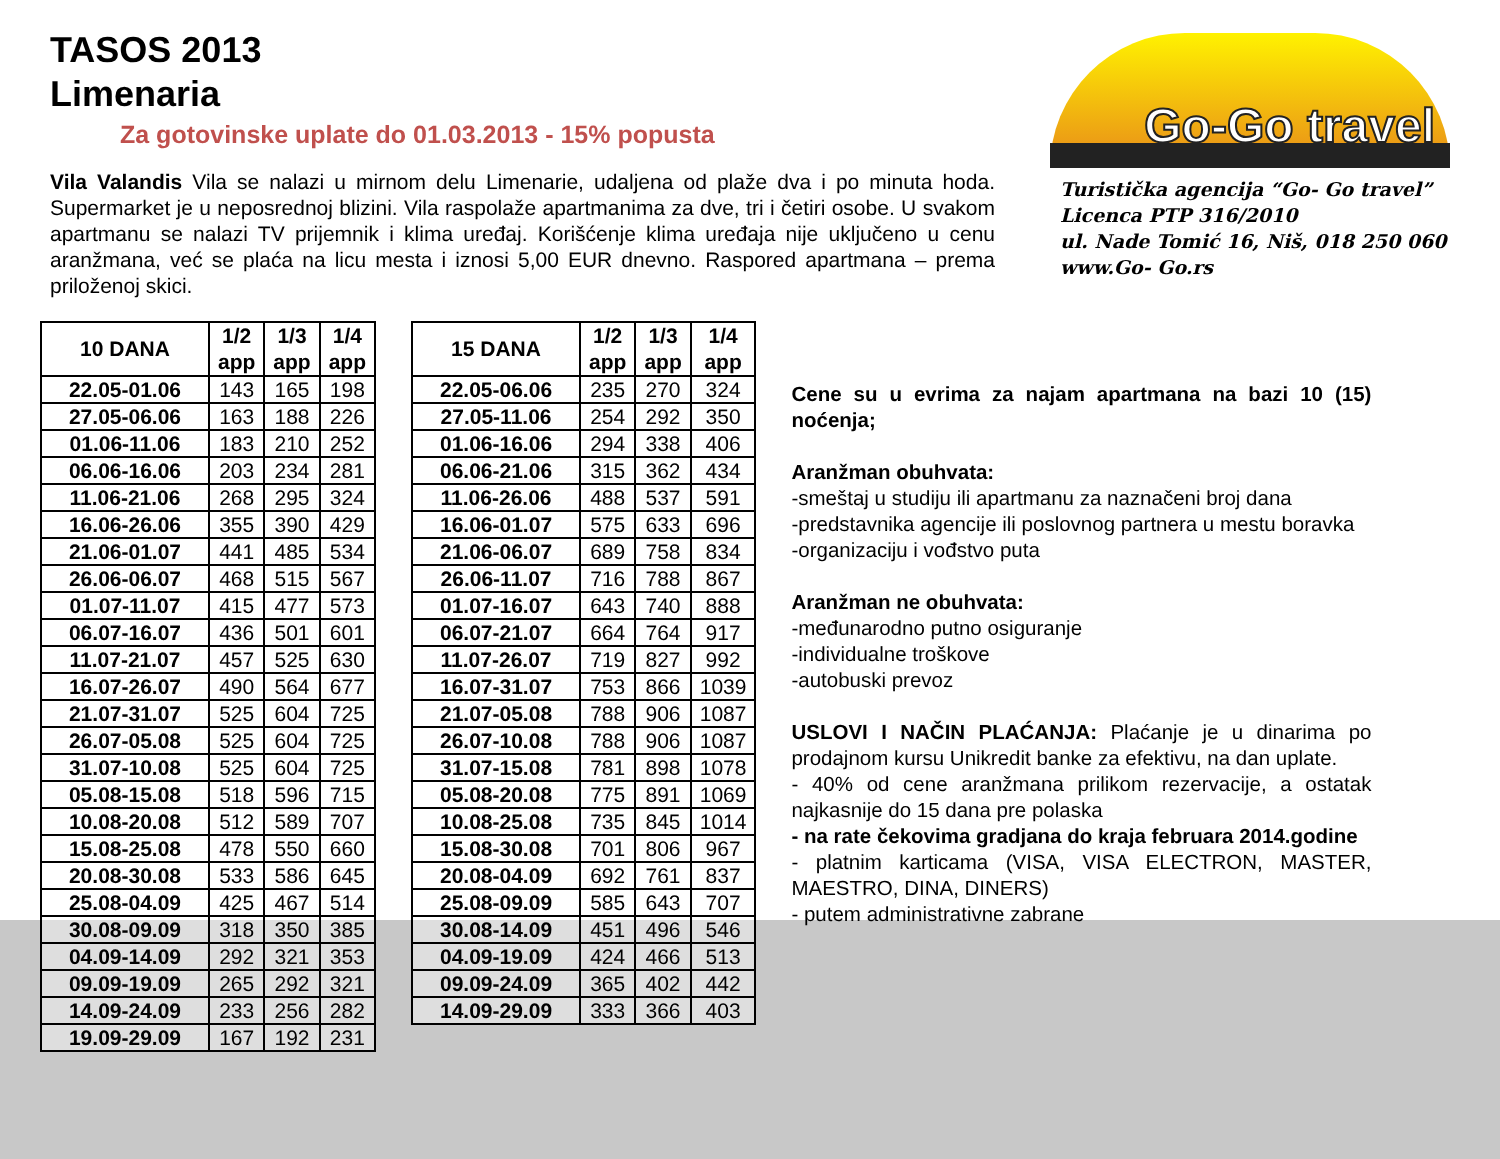TASOS 2013
Limenaria
Za gotovinske uplate do 01.03.2013 - 15% popusta
Vila Valandis Vila se nalazi u mirnom delu Limenarie, udaljena od plaže dva i po minuta hoda. Supermarket je u neposrednoj blizini. Vila raspolaže apartmanima za dve, tri i četiri osobe. U svakom apartmanu se nalazi TV prijemnik i klima uređaj. Korišćenje klima uređaja nije uključeno u cenu aranžmana, već se plaća na licu mesta i iznosi 5,00 EUR dnevno. Raspored apartmana – prema priloženoj skici.
Go-Go travel
Turistička agencija “Go- Go travel”
Licenca PTP 316/2010
ul. Nade Tomić 16, Niš, 018 250 060
www.Go- Go.rs
| 10 DANA | 1/2 app | 1/3 app | 1/4 app |
| --- | --- | --- | --- |
| 22.05-01.06 | 143 | 165 | 198 |
| 27.05-06.06 | 163 | 188 | 226 |
| 01.06-11.06 | 183 | 210 | 252 |
| 06.06-16.06 | 203 | 234 | 281 |
| 11.06-21.06 | 268 | 295 | 324 |
| 16.06-26.06 | 355 | 390 | 429 |
| 21.06-01.07 | 441 | 485 | 534 |
| 26.06-06.07 | 468 | 515 | 567 |
| 01.07-11.07 | 415 | 477 | 573 |
| 06.07-16.07 | 436 | 501 | 601 |
| 11.07-21.07 | 457 | 525 | 630 |
| 16.07-26.07 | 490 | 564 | 677 |
| 21.07-31.07 | 525 | 604 | 725 |
| 26.07-05.08 | 525 | 604 | 725 |
| 31.07-10.08 | 525 | 604 | 725 |
| 05.08-15.08 | 518 | 596 | 715 |
| 10.08-20.08 | 512 | 589 | 707 |
| 15.08-25.08 | 478 | 550 | 660 |
| 20.08-30.08 | 533 | 586 | 645 |
| 25.08-04.09 | 425 | 467 | 514 |
| 30.08-09.09 | 318 | 350 | 385 |
| 04.09-14.09 | 292 | 321 | 353 |
| 09.09-19.09 | 265 | 292 | 321 |
| 14.09-24.09 | 233 | 256 | 282 |
| 19.09-29.09 | 167 | 192 | 231 |
| 15 DANA | 1/2 app | 1/3 app | 1/4 app |
| --- | --- | --- | --- |
| 22.05-06.06 | 235 | 270 | 324 |
| 27.05-11.06 | 254 | 292 | 350 |
| 01.06-16.06 | 294 | 338 | 406 |
| 06.06-21.06 | 315 | 362 | 434 |
| 11.06-26.06 | 488 | 537 | 591 |
| 16.06-01.07 | 575 | 633 | 696 |
| 21.06-06.07 | 689 | 758 | 834 |
| 26.06-11.07 | 716 | 788 | 867 |
| 01.07-16.07 | 643 | 740 | 888 |
| 06.07-21.07 | 664 | 764 | 917 |
| 11.07-26.07 | 719 | 827 | 992 |
| 16.07-31.07 | 753 | 866 | 1039 |
| 21.07-05.08 | 788 | 906 | 1087 |
| 26.07-10.08 | 788 | 906 | 1087 |
| 31.07-15.08 | 781 | 898 | 1078 |
| 05.08-20.08 | 775 | 891 | 1069 |
| 10.08-25.08 | 735 | 845 | 1014 |
| 15.08-30.08 | 701 | 806 | 967 |
| 20.08-04.09 | 692 | 761 | 837 |
| 25.08-09.09 | 585 | 643 | 707 |
| 30.08-14.09 | 451 | 496 | 546 |
| 04.09-19.09 | 424 | 466 | 513 |
| 09.09-24.09 | 365 | 402 | 442 |
| 14.09-29.09 | 333 | 366 | 403 |
Cene su u evrima za najam apartmana na bazi 10 (15) noćenja;
Aranžman obuhvata:
-smeštaj u studiju ili apartmanu za naznačeni broj dana
-predstavnika agencije ili poslovnog partnera u mestu boravka
-organizaciju i vođstvo puta
Aranžman ne obuhvata:
-međunarodno putno osiguranje
-individualne troškove
-autobuski prevoz
USLOVI I NAČIN PLAĆANJA: Plaćanje je u dinarima po prodajnom kursu Unikredit banke za efektivu, na dan uplate.
- 40% od cene aranžmana prilikom rezervacije, a ostatak najkasnije do 15 dana pre polaska
- na rate čekovima gradjana do kraja februara 2014.godine
- platnim karticama (VISA, VISA ELECTRON, MASTER, MAESTRO, DINA, DINERS)
- putem administrativne zabrane